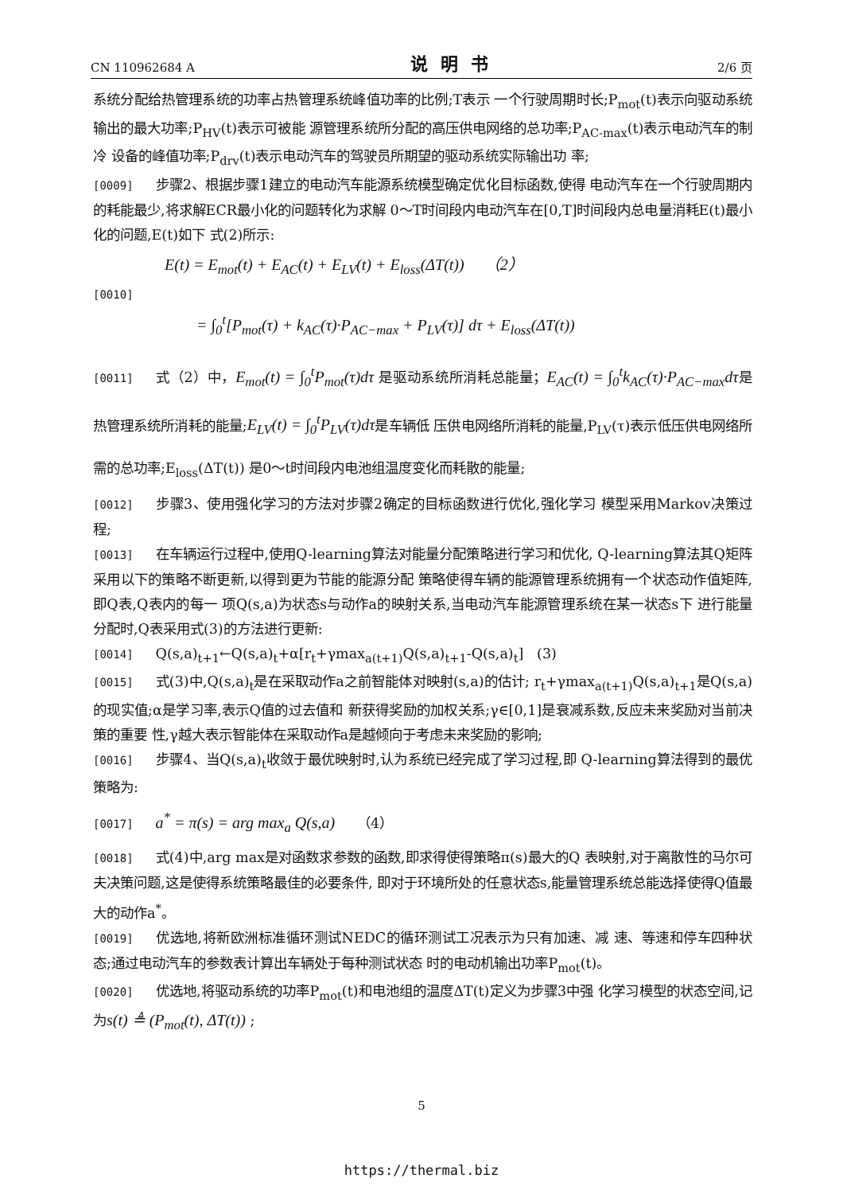CN 110962684 A 说明书 2/6 页
系统分配给热管理系统的功率占热管理系统峰值功率的比例;T表示 一个行驶周期时长;P<sub>mot</sub>(t)表示向驱动系统输出的最大功率;P<sub>HV</sub>(t)表示可被能 源管理系统所分配的高压供电网络的总功率;P<sub>AC-max</sub>(t)表示电动汽车的制冷 设备的峰值功率;P<sub>drv</sub>(t)表示电动汽车的驾驶员所期望的驱动系统实际输出功 率;
[0009] 步骤2、根据步骤1建立的电动汽车能源系统模型确定优化目标函数,使得 电动汽车在一个行驶周期内的耗能最少,将求解ECR最小化的问题转化为求解 0～T时间段内电动汽车在[0,T]时间段内总电量消耗E(t)最小化的问题,E(t)如下 式(2)所示:
E(t) = E<sub>mot</sub>(t) + E<sub>AC</sub>(t) + E<sub>LV</sub>(t) + E<sub>loss</sub>(ΔT(t)) （2）
[0010]
= ∫<sub>0</sub><sup>t</sup>[P<sub>mot</sub>(τ) + k<sub>AC</sub>(τ)·P<sub>AC−max</sub> + P<sub>LV</sub>(τ)] dτ + E<sub>loss</sub>(ΔT(t))
[0011] 式（2）中，E<sub>mot</sub>(t) = ∫<sub>0</sub><sup>t</sup>P<sub>mot</sub>(τ)dτ 是驱动系统所消耗总能量；E<sub>AC</sub>(t) = ∫<sub>0</sub><sup>t</sup>k<sub>AC</sub>(τ)·P<sub>AC−max</sub>dτ是热管理系统所消耗的能量;E<sub>LV</sub>(t) = ∫<sub>0</sub><sup>t</sup>P<sub>LV</sub>(τ)dτ是车辆低 压供电网络所消耗的能量,P<sub>LV</sub>(τ)表示低压供电网络所需的总功率;E<sub>loss</sub>(ΔT(t)) 是0～t时间段内电池组温度变化而耗散的能量;
[0012] 步骤3、使用强化学习的方法对步骤2确定的目标函数进行优化,强化学习 模型采用Markov决策过程;
[0013] 在车辆运行过程中,使用Q-learning算法对能量分配策略进行学习和优化, Q-learning算法其Q矩阵采用以下的策略不断更新,以得到更为节能的能源分配 策略使得车辆的能源管理系统拥有一个状态动作值矩阵,即Q表,Q表内的每一 项Q(s,a)为状态s与动作a的映射关系,当电动汽车能源管理系统在某一状态s下 进行能量分配时,Q表采用式(3)的方法进行更新:
[0014] Q(s,a)<sub>t+1</sub>←Q(s,a)<sub>t</sub>+α[r<sub>t</sub>+γmax<sub>a(t+1)</sub>Q(s,a)<sub>t+1</sub>-Q(s,a)<sub>t</sub>] (3)
[0015] 式(3)中,Q(s,a)<sub>t</sub>是在采取动作a之前智能体对映射(s,a)的估计; r<sub>t</sub>+γmax<sub>a(t+1)</sub>Q(s,a)<sub>t+1</sub>是Q(s,a)的现实值;α是学习率,表示Q值的过去值和 新获得奖励的加权关系;γ∈[0,1]是衰减系数,反应未来奖励对当前决策的重要 性,γ越大表示智能体在采取动作a是越倾向于考虑未来奖励的影响;
[0016] 步骤4、当Q(s,a)<sub>t</sub>收敛于最优映射时,认为系统已经完成了学习过程,即 Q-learning算法得到的最优策略为:
[0017] a<sup>*</sup> = π(s) = arg max<sub>a</sub> Q(s,a) （4）
[0018] 式(4)中,arg max是对函数求参数的函数,即求得使得策略π(s)最大的Q 表映射,对于离散性的马尔可夫决策问题,这是使得系统策略最佳的必要条件, 即对于环境所处的任意状态s,能量管理系统总能选择使得Q值最大的动作a<sup>*</sup>。
[0019] 优选地,将新欧洲标准循环测试NEDC的循环测试工况表示为只有加速、减 速、等速和停车四种状态;通过电动汽车的参数表计算出车辆处于每种测试状态 时的电动机输出功率P<sub>mot</sub>(t)。
[0020] 优选地,将驱动系统的功率P<sub>mot</sub>(t)和电池组的温度ΔT(t)定义为步骤3中强 化学习模型的状态空间,记为s(t) ≜ (P<sub>mot</sub>(t), ΔT(t)) ;
5
https://thermal.biz